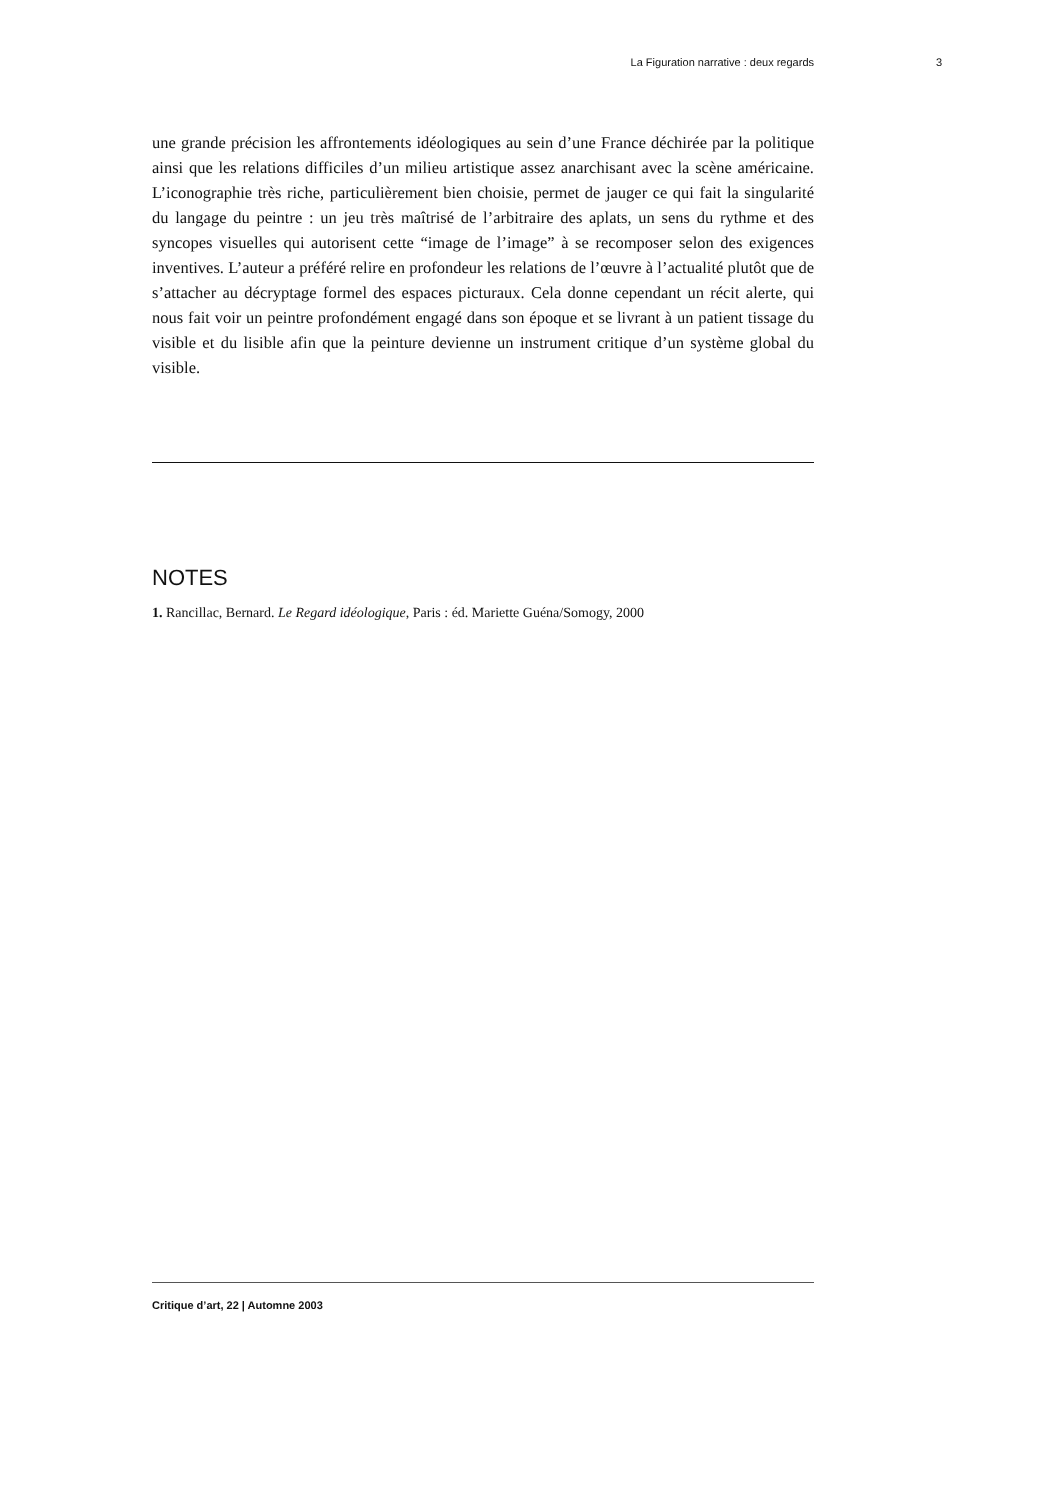La Figuration narrative : deux regards 3
une grande précision les affrontements idéologiques au sein d’une France déchirée par la politique ainsi que les relations difficiles d’un milieu artistique assez anarchisant avec la scène américaine. L’iconographie très riche, particulièrement bien choisie, permet de jauger ce qui fait la singularité du langage du peintre : un jeu très maîtrisé de l’arbitraire des aplats, un sens du rythme et des syncopes visuelles qui autorisent cette “image de l’image” à se recomposer selon des exigences inventives. L’auteur a préféré relire en profondeur les relations de l’œuvre à l’actualité plutôt que de s’attacher au décryptage formel des espaces picturaux. Cela donne cependant un récit alerte, qui nous fait voir un peintre profondément engagé dans son époque et se livrant à un patient tissage du visible et du lisible afin que la peinture devienne un instrument critique d’un système global du visible.
NOTES
1. Rancillac, Bernard. Le Regard idéologique, Paris : éd. Mariette Guéna/Somogy, 2000
Critique d’art, 22 | Automne 2003